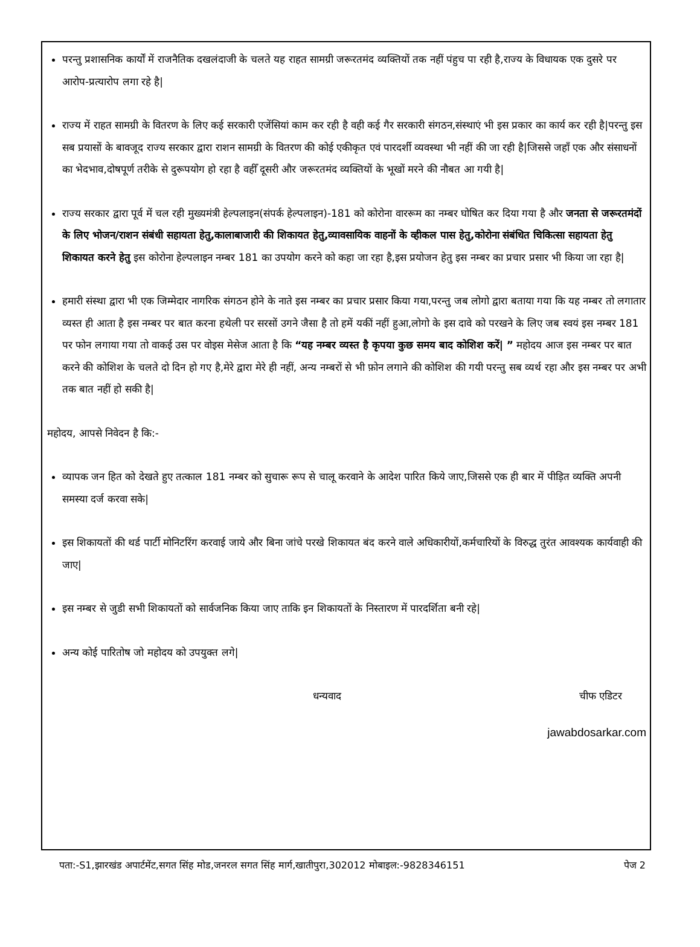परन्तु प्रशासनिक कार्यों में राजनैतिक दखलंदाजी के चलते यह राहत सामग्री जरूरतमंद व्यक्तियों तक नहीं पंहुच पा रही है,राज्य के विधायक एक दुसरे पर आरोप-प्रत्यारोप लगा रहे है|
राज्य में राहत सामग्री के वितरण के लिए कई सरकारी एजेंसियां काम कर रही है वही कई गैर सरकारी संगठन,संस्थाएं भी इस प्रकार का कार्य कर रही है|परन्तु इस सब प्रयासों के बावजूद राज्य सरकार द्वारा राशन सामग्री के वितरण की कोई एकीकृत एवं पारदर्शी व्यवस्था भी नहीं की जा रही है|जिससे जहाँ एक और संसाधनों का भेदभाव,दोषपूर्ण तरीके से दुरूपयोग हो रहा है वहीँ दूसरी और जरूरतमंद व्यक्तियों के भूखों मरने की नौबत आ गयी है|
राज्य सरकार द्वारा पूर्व में चल रही मुख्यमंत्री हेल्पलाइन(संपर्क हेल्पलाइन)-181 को कोरोना वाररूम का नम्बर घोषित कर दिया गया है और जनता से जरूरतमंदों के लिए भोजन/राशन संबंधी सहायता हेतु,कालाबाजारी की शिकायत हेतु,व्यावसायिक वाहनों के व्हीकल पास हेतु,कोरोना संबंधित चिकित्सा सहायता हेतु शिकायत करने हेतु इस कोरोना हेल्पलाइन नम्बर 181 का उपयोग करने को कहा जा रहा है,इस प्रयोजन हेतु इस नम्बर का प्रचार प्रसार भी किया जा रहा है|
हमारी संस्था द्वारा भी एक जिम्मेदार नागरिक संगठन होने के नाते इस नम्बर का प्रचार प्रसार किया गया,परन्तु जब लोगो द्वारा बताया गया कि यह नम्बर तो लगातार व्यस्त ही आता है इस नम्बर पर बात करना हथेली पर सरसों उगने जैसा है तो हमें यकीं नहीं हुआ,लोगो के इस दावे को परखने के लिए जब स्वयं इस नम्बर 181 पर फोन लगाया गया तो वाकई उस पर वोइस मेसेज आता है कि “यह नम्बर व्यस्त है कृपया कुछ समय बाद कोशिश करें| ” महोदय आज इस नम्बर पर बात करने की कोशिश के चलते दो दिन हो गए है,मेरे द्वारा मेरे ही नहीं, अन्य नम्बरों से भी फ़ोन लगाने की कोशिश की गयी परन्तु सब व्यर्थ रहा और इस नम्बर पर अभी तक बात नहीं हो सकी है|
महोदय, आपसे निवेदन है कि:-
व्यापक जन हित को देखते हुए तत्काल 181 नम्बर को सुचारू रूप से चालू करवाने के आदेश पारित किये जाए,जिससे एक ही बार में पीड़ित व्यक्ति अपनी समस्या दर्ज करवा सके|
इस शिकायतों की थर्ड पार्टी मोनिटरिंग करवाई जाये और बिना जांचे परखे शिकायत बंद करने वाले अधिकारीयों,कर्मचारियों के विरुद्ध तुरंत आवश्यक कार्यवाही की जाए|
इस नम्बर से जुडी सभी शिकायतों को सार्वजनिक किया जाए ताकि इन शिकायतों के निस्तारण में पारदर्शिता बनी रहे|
अन्य कोई पारितोष जो महोदय को उपयुक्त लगे|
धन्यवाद चीफ एडिटर
jawabdosarkar.com
पता:-S1,झारखंड अपार्टमेंट,सगत सिंह मोड,जनरल सगत सिंह मार्ग,खातीपुरा,302012 मोबाइल:-9828346151 पेज 2